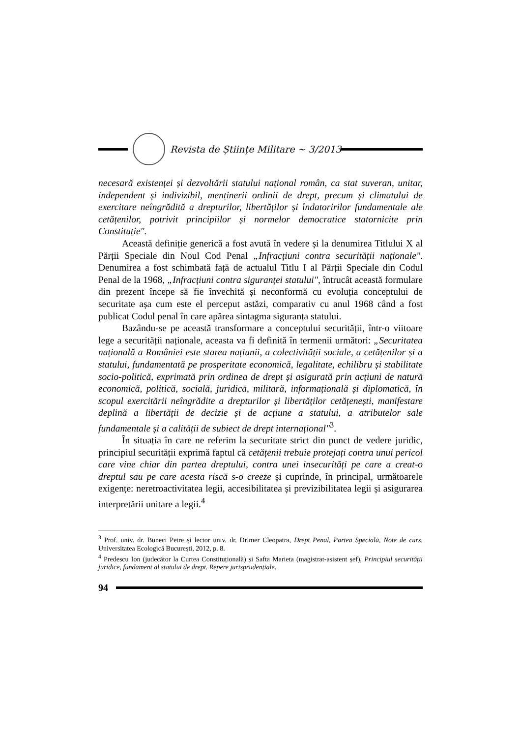Revista de Științe Militare ~ 3/2013
necesară existenței și dezvoltării statului național român, ca stat suveran, unitar, independent și indivizibil, menținerii ordinii de drept, precum și climatului de exercitare neîngrădită a drepturilor, libertăților și îndatoririlor fundamentale ale cetățenilor, potrivit principiilor și normelor democratice statornicite prin Constituție".
Această definiție generică a fost avută în vedere și la denumirea Titlului X al Părții Speciale din Noul Cod Penal „Infracțiuni contra securității naționale". Denumirea a fost schimbată față de actualul Titlu I al Părții Speciale din Codul Penal de la 1968, „Infracțiuni contra siguranței statului", întrucât această formulare din prezent începe să fie învechită și neconformă cu evoluția conceptului de securitate așa cum este el perceput astăzi, comparativ cu anul 1968 când a fost publicat Codul penal în care apărea sintagma siguranța statului.
Bazându-se pe această transformare a conceptului securității, într-o viitoare lege a securității naționale, aceasta va fi definită în termenii următori: „Securitatea națională a României este starea națiunii, a colectivității sociale, a cetățenilor și a statului, fundamentată pe prosperitate economică, legalitate, echilibru și stabilitate socio-politică, exprimată prin ordinea de drept și asigurată prin acțiuni de natură economică, politică, socială, juridică, militară, informațională și diplomatică, în scopul exercitării neîngrădite a drepturilor și libertăților cetățenești, manifestare deplină a libertății de decizie și de acțiune a statului, a atributelor sale fundamentale și a calității de subiect de drept internațional"<sup>3</sup>.
În situația în care ne referim la securitate strict din punct de vedere juridic, principiul securității exprimă faptul că cetățenii trebuie protejați contra unui pericol care vine chiar din partea dreptului, contra unei insecurități pe care a creat-o dreptul sau pe care acesta riscă s-o creeze și cuprinde, în principal, următoarele exigențe: neretroactivitatea legii, accesibilitatea și previzibilitatea legii și asigurarea interpretării unitare a legii.<sup>4</sup>
<sup>3</sup> Prof. univ. dr. Buneci Petre și lector univ. dr. Drimer Cleopatra, Drept Penal, Partea Specială, Note de curs, Universitatea Ecologică București, 2012, p. 8.
<sup>4</sup> Predescu Ion (judecător la Curtea Constituțională) și Safta Marieta (magistrat-asistent șef), Principiul securității juridice, fundament al statului de drept. Repere jurisprudențiale.
94